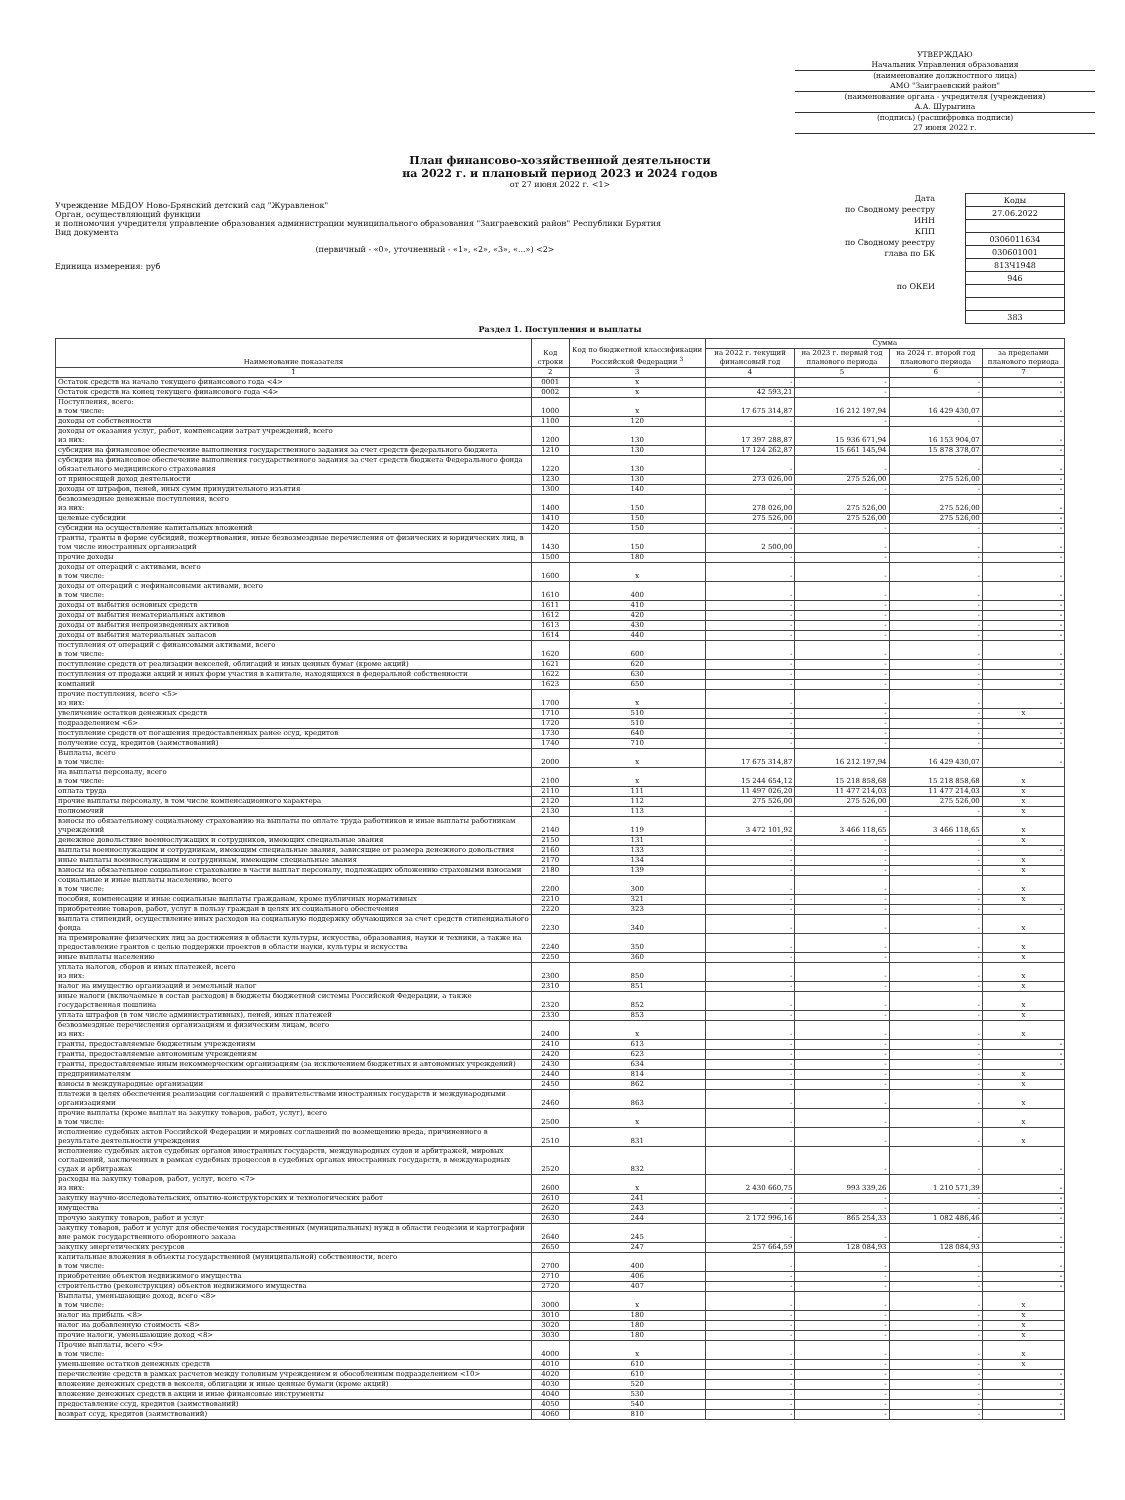УТВЕРЖДАЮ
Начальник Управления образования
(наименование должностного лица)
АМО "Заиграевский район"
(наименование органа - учредителя (учреждения)
А.А. Шурыгина
(подпись) (расшифровка подписи)
27 июня 2022 г.
План финансово-хозяйственной деятельности
на 2022 г. и плановый период 2023 и 2024 годов
от 27 июня 2022 г. <1>
Учреждение МБДОУ Ново-Брянский детский сад "Журавленок"
Орган, осуществляющий функции
и полномочия учредителя управление образования администрации муниципального образования "Заиграевский район" Республики Бурятия
Вид документа
(первичный - «0», уточненный - «1», «2», «3», «...») <2>
Единица измерения: руб
Дата
по Сводному реестру
ИНН
КПП
по Сводному реестру
глава по БК
по ОКЕИ
| Коды |
| 27.06.2022 |
| 0306011634 |
| 030601001 |
| 813Ч1948 |
| 946 |
| 383 |
Раздел 1. Поступления и выплаты
| Наименование показателя | Код строки | Код по бюджетной классификации Российской Федерации <sup>3</sup> | Сумма | | | |
| --- | --- | --- | --- | --- | --- | --- |
| | | | на 2022 г. текущий финансовый год | на 2023 г. первый год планового периода | на 2024 г. второй год планового периода | за пределами планового периода |
| 1 | 2 | 3 | 4 | 5 | 6 | 7 |
| Остаток средств на начало текущего финансового года <4> | 0001 | x | - | - | - | - |
| Остаток средств на конец текущего финансового года <4> | 0002 | x | 42 593,21 | - | - | - |
| Поступления, всего: в том числе: | 1000 | x | 17 675 314,87 | 16 212 197,94 | 16 429 430,07 | - |
| доходы от собственности | 1100 | 120 | - | - | - | - |
| доходы от оказания услуг, работ, компенсации затрат учреждений, всего из них: | 1200 | 130 | 17 397 288,87 | 15 936 671,94 | 16 153 904,07 | - |
| субсидии на финансовое обеспечение выполнения государственного задания за счет средств федерального бюджета | 1210 | 130 | 17 124 262,87 | 15 661 145,94 | 15 878 378,07 | - |
| субсидии на финансовое обеспечение выполнения государственного задания за счет средств бюджета Федерального фонда обязательного медицинского страхования | 1220 | 130 | - | - | - | - |
| от приносящей доход деятельности | 1230 | 130 | 273 026,00 | 275 526,00 | 275 526,00 | - |
| доходы от штрафов, пеней, иных сумм принудительного изъятия | 1300 | 140 | - | - | - | - |
| безвозмездные денежные поступления, всего из них: | 1400 | 150 | 278 026,00 | 275 526,00 | 275 526,00 | - |
| целевые субсидии | 1410 | 150 | 275 526,00 | 275 526,00 | 275 526,00 | - |
| субсидии на осуществление капитальных вложений | 1420 | 150 | - | - | - | - |
| гранты, гранты в форме субсидий, пожертвования, иные безвозмездные перечисления от физических и юридических лиц, в том числе иностранных организаций | 1430 | 150 | 2 500,00 | - | - | - |
| прочие доходы | 1500 | 180 | - | - | - | - |
| доходы от операций с активами, всего в том числе: | 1600 | x | - | - | - | - |
| доходы от операций с нефинансовыми активами, всего в том числе: | 1610 | 400 | - | - | - | - |
| доходы от выбытия основных средств | 1611 | 410 | - | - | - | - |
| доходы от выбытия нематериальных активов | 1612 | 420 | - | - | - | - |
| доходы от выбытия непроизведенных активов | 1613 | 430 | - | - | - | - |
| доходы от выбытия материальных запасов | 1614 | 440 | - | - | - | - |
| поступления от операций с финансовыми активами, всего в том числе: | 1620 | 600 | - | - | - | - |
| поступление средств от реализации векселей, облигаций и иных ценных бумаг (кроме акций) | 1621 | 620 | - | - | - | - |
| поступления от продажи акций и иных форм участия в капитале, находящихся в федеральной собственности | 1622 | 630 | - | - | - | - |
| компаний | 1623 | 650 | - | - | - | - |
| прочие поступления, всего <5> из них: | 1700 | x | - | - | - | - |
| увеличение остатков денежных средств | 1710 | 510 | - | - | - | x |
| подразделением <6> | 1720 | 510 | - | - | - | - |
| поступление средств от погашения предоставленных ранее ссуд, кредитов | 1730 | 640 | - | - | - | - |
| получение ссуд, кредитов (заимствований) | 1740 | 710 | - | - | - | - |
| Выплаты, всего в том числе: | 2000 | x | 17 675 314,87 | 16 212 197,94 | 16 429 430,07 | - |
| на выплаты персоналу, всего в том числе: | 2100 | x | 15 244 654,12 | 15 218 858,68 | 15 218 858,68 | x |
| оплата труда | 2110 | 111 | 11 497 026,20 | 11 477 214,03 | 11 477 214,03 | x |
| прочие выплаты персоналу, в том числе компенсационного характера | 2120 | 112 | 275 526,00 | 275 526,00 | 275 526,00 | x |
| полномочий | 2130 | 113 | - | - | - | x |
| взносы по обязательному социальному страхованию на выплаты по оплате труда работников и иные выплаты работникам учреждений | 2140 | 119 | 3 472 101,92 | 3 466 118,65 | 3 466 118,65 | x |
| денежное довольствие военнослужащих и сотрудников, имеющих специальные звания | 2150 | 131 | - | - | - | x |
| выплаты военнослужащим и сотрудникам, имеющим специальные звания, зависящие от размера денежного довольствия | 2160 | 133 | - | - | - | - |
| иные выплаты военнослужащим и сотрудникам, имеющим специальные звания | 2170 | 134 | - | - | - | x |
| взносы на обязательное социальное страхование в части выплат персоналу, подлежащих обложению страховыми взносами | 2180 | 139 | - | - | - | x |
| социальные и иные выплаты населению, всего в том числе: | 2200 | 300 | - | - | - | x |
| пособия, компенсации и иные социальные выплаты гражданам, кроме публичных нормативных | 2210 | 321 | - | - | - | x |
| приобретение товаров, работ, услуг в пользу граждан в целях их социального обеспечения | 2220 | 323 | - | - | - | - |
| выплата стипендий, осуществление иных расходов на социальную поддержку обучающихся за счет средств стипендиального фонда | 2230 | 340 | - | - | - | x |
| на премирование физических лиц за достижения в области культуры, искусства, образования, науки и техники, а также на предоставление грантов с целью поддержки проектов в области науки, культуры и искусства | 2240 | 350 | - | - | - | x |
| иные выплаты населению | 2250 | 360 | - | - | - | x |
| уплата налогов, сборов и иных платежей, всего из них: | 2300 | 850 | - | - | - | x |
| налог на имущество организаций и земельный налог | 2310 | 851 | - | - | - | x |
| иные налоги (включаемые в состав расходов) в бюджеты бюджетной системы Российской Федерации, а также государственная пошлина | 2320 | 852 | - | - | - | x |
| уплата штрафов (в том числе административных), пеней, иных платежей | 2330 | 853 | - | - | - | x |
| безвозмездные перечисления организациям и физическим лицам, всего из них: | 2400 | x | - | - | - | x |
| гранты, предоставляемые бюджетным учреждениям | 2410 | 613 | - | - | - | - |
| гранты, предоставляемые автономным учреждениям | 2420 | 623 | - | - | - | - |
| гранты, предоставляемые иным некоммерческим организациям (за исключением бюджетных и автономных учреждений) | 2430 | 634 | - | - | - | - |
| предпринимателям | 2440 | 814 | - | - | - | x |
| взносы в международные организации | 2450 | 862 | - | - | - | x |
| платежи в целях обеспечения реализации соглашений с правительствами иностранных государств и международными организациями | 2460 | 863 | - | - | - | x |
| прочие выплаты (кроме выплат на закупку товаров, работ, услуг), всего в том числе: | 2500 | x | - | - | - | x |
| исполнение судебных актов Российской Федерации и мировых соглашений по возмещению вреда, причиненного в результате деятельности учреждения | 2510 | 831 | - | - | - | x |
| исполнение судебных актов судебных органов иностранных государств, международных судов и арбитражей, мировых соглашений, заключенных в рамках судебных процессов в судебных органах иностранных государств, в международных судах и арбитражах | 2520 | 832 | - | - | - | - |
| расходы на закупку товаров, работ, услуг, всего <7> из них: | 2600 | x | 2 430 660,75 | 993 339,26 | 1 210 571,39 | - |
| закупку научно-исследовательских, опытно-конструкторских и технологических работ | 2610 | 241 | - | - | - | - |
| имущества | 2620 | 243 | - | - | - | - |
| прочую закупку товаров, работ и услуг | 2630 | 244 | 2 172 996,16 | 865 254,33 | 1 082 486,46 | - |
| закупку товаров, работ и услуг для обеспечения государственных (муниципальных) нужд в области геодезии и картографии вне рамок государственного оборонного заказа | 2640 | 245 | - | - | - | - |
| закупку энергетических ресурсов | 2650 | 247 | 257 664,59 | 128 084,93 | 128 084,93 | - |
| капитальные вложения в объекты государственной (муниципальной) собственности, всего в том числе: | 2700 | 400 | - | - | - | - |
| приобретение объектов недвижимого имущества | 2710 | 406 | - | - | - | - |
| строительство (реконструкция) объектов недвижимого имущества | 2720 | 407 | - | - | - | - |
| Выплаты, уменьшающие доход, всего <8> в том числе: | 3000 | x | - | - | - | x |
| налог на прибыль <8> | 3010 | 180 | - | - | - | x |
| налог на добавленную стоимость <8> | 3020 | 180 | - | - | - | x |
| прочие налоги, уменьшающие доход <8> | 3030 | 180 | - | - | - | x |
| Прочие выплаты, всего <9> в том числе: | 4000 | x | - | - | - | x |
| уменьшение остатков денежных средств | 4010 | 610 | - | - | - | x |
| перечисление средств в рамках расчетов между головным учреждением и обособленным подразделением <10> | 4020 | 610 | - | - | - | - |
| вложение денежных средств в векселя, облигации и иные ценные бумаги (кроме акций) | 4030 | 520 | - | - | - | - |
| вложение денежных средств в акции и иные финансовые инструменты | 4040 | 530 | - | - | - | - |
| предоставление ссуд, кредитов (заимствований) | 4050 | 540 | - | - | - | - |
| возврат ссуд, кредитов (заимствований) | 4060 | 810 | - | - | - | - |